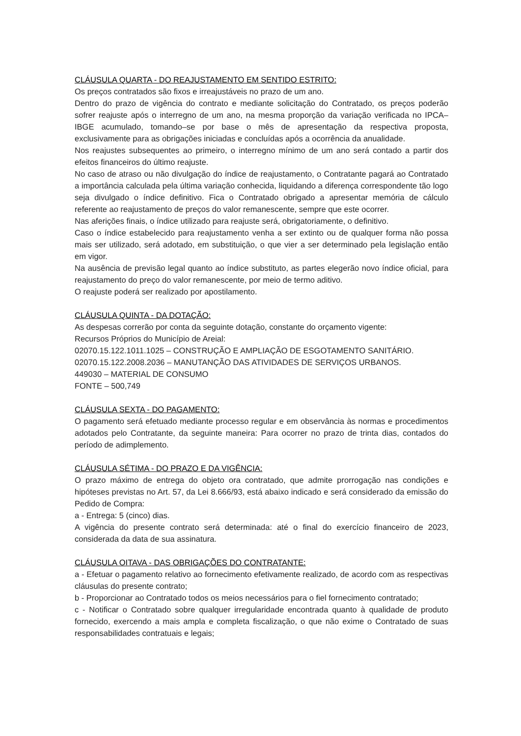CLÁUSULA QUARTA - DO REAJUSTAMENTO EM SENTIDO ESTRITO:
Os preços contratados são fixos e irreajustáveis no prazo de um ano.
Dentro do prazo de vigência do contrato e mediante solicitação do Contratado, os preços poderão sofrer reajuste após o interregno de um ano, na mesma proporção da variação verificada no IPCA–IBGE acumulado, tomando–se por base o mês de apresentação da respectiva proposta, exclusivamente para as obrigações iniciadas e concluídas após a ocorrência da anualidade.
Nos reajustes subsequentes ao primeiro, o interregno mínimo de um ano será contado a partir dos efeitos financeiros do último reajuste.
No caso de atraso ou não divulgação do índice de reajustamento, o Contratante pagará ao Contratado a importância calculada pela última variação conhecida, liquidando a diferença correspondente tão logo seja divulgado o índice definitivo. Fica o Contratado obrigado a apresentar memória de cálculo referente ao reajustamento de preços do valor remanescente, sempre que este ocorrer.
Nas aferições finais, o índice utilizado para reajuste será, obrigatoriamente, o definitivo.
Caso o índice estabelecido para reajustamento venha a ser extinto ou de qualquer forma não possa mais ser utilizado, será adotado, em substituição, o que vier a ser determinado pela legislação então em vigor.
Na ausência de previsão legal quanto ao índice substituto, as partes elegerão novo índice oficial, para reajustamento do preço do valor remanescente, por meio de termo aditivo.
O reajuste poderá ser realizado por apostilamento.
CLÁUSULA QUINTA - DA DOTAÇÃO:
As despesas correrão por conta da seguinte dotação, constante do orçamento vigente:
Recursos Próprios do Município de Areial:
02070.15.122.1011.1025 – CONSTRUÇÃO E AMPLIAÇÃO DE ESGOTAMENTO SANITÁRIO.
02070.15.122.2008.2036 – MANUTANÇÃO DAS ATIVIDADES DE SERVIÇOS URBANOS.
449030 – MATERIAL DE CONSUMO
FONTE – 500,749
CLÁUSULA SEXTA - DO PAGAMENTO:
O pagamento será efetuado mediante processo regular e em observância às normas e procedimentos adotados pelo Contratante, da seguinte maneira: Para ocorrer no prazo de trinta dias, contados do período de adimplemento.
CLÁUSULA SÉTIMA - DO PRAZO E DA VIGÊNCIA:
O prazo máximo de entrega do objeto ora contratado, que admite prorrogação nas condições e hipóteses previstas no Art. 57, da Lei 8.666/93, está abaixo indicado e será considerado da emissão do Pedido de Compra:
a - Entrega: 5 (cinco) dias.
A vigência do presente contrato será determinada: até o final do exercício financeiro de 2023, considerada da data de sua assinatura.
CLÁUSULA OITAVA - DAS OBRIGAÇÕES DO CONTRATANTE:
a - Efetuar o pagamento relativo ao fornecimento efetivamente realizado, de acordo com as respectivas cláusulas do presente contrato;
b - Proporcionar ao Contratado todos os meios necessários para o fiel fornecimento contratado;
c - Notificar o Contratado sobre qualquer irregularidade encontrada quanto à qualidade de produto fornecido, exercendo a mais ampla e completa fiscalização, o que não exime o Contratado de suas responsabilidades contratuais e legais;